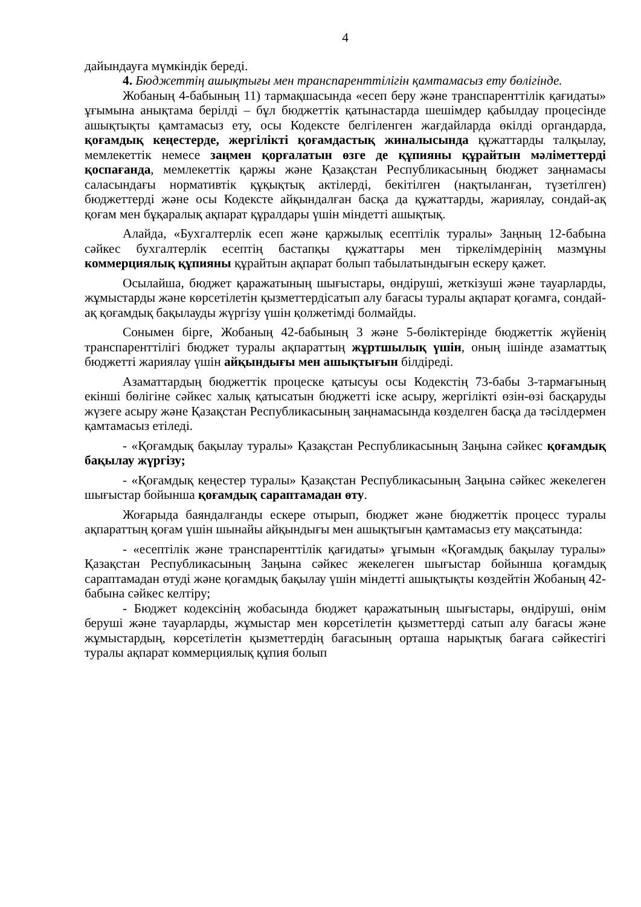4
дайындауға мүмкіндік береді.
4. Бюджеттің ашықтығы мен транспаренттілігін қамтамасыз ету бөлігінде.
Жобаның 4-бабының 11) тармақшасында «есеп беру және транспаренттілік қағидаты» ұғымына анықтама берілді – бұл бюджеттік қатынастарда шешімдер қабылдау процесінде ашықтықты қамтамасыз ету, осы Кодексте белгіленген жағдайларда өкілді органдарда, қоғамдық кеңестерде, жергілікті қоғамдастық жиналысында құжаттарды талқылау, мемлекеттік немесе заңмен қорғалатын өзге де құпияны құрайтын мәліметтерді қоспағанда, мемлекеттік қаржы және Қазақстан Республикасының бюджет заңнамасы саласындағы нормативтік құқықтық актілерді, бекітілген (нақтыланған, түзетілген) бюджеттерді және осы Кодексте айқындалған басқа да құжаттарды, жариялау, сондай-ақ қоғам мен бұқаралық ақпарат құралдары үшін міндетті ашықтық.
Алайда, «Бухгалтерлік есеп және қаржылық есептілік туралы» Заңның 12-бабына сәйкес бухгалтерлік есептің бастапқы құжаттары мен тіркелімдерінің мазмұны коммерциялық құпияны құрайтын ақпарат болып табылатындығын ескеру қажет.
Осылайша, бюджет қаражатының шығыстары, өндіруші, жеткізуші және тауарларды, жұмыстарды және көрсетілетін қызметтердісатып алу бағасы туралы ақпарат қоғамға, сондай-ақ қоғамдық бақылауды жүргізу үшін қолжетімді болмайды.
Сонымен бірге, Жобаның 42-бабының 3 және 5-бөліктерінде бюджеттік жүйенің транспаренттілігі бюджет туралы ақпараттың жұртшылық үшін, оның ішінде азаматтық бюджетті жариялау үшін айқындығы мен ашықтығын білдіреді.
Азаматтардың бюджеттік процеске қатысуы осы Кодекстің 73-бабы 3-тармағының екінші бөлігіне сәйкес халық қатысатын бюджетті іске асыру, жергілікті өзін-өзі басқаруды жүзеге асыру және Қазақстан Республикасының заңнамасында көзделген басқа да тәсілдермен қамтамасыз етіледі.
- «Қоғамдық бақылау туралы» Қазақстан Республикасының Заңына сәйкес қоғамдық бақылау жүргізу;
- «Қоғамдық кеңестер туралы» Қазақстан Республикасының Заңына сәйкес жекелеген шығыстар бойынша қоғамдық сараптамадан өту.
Жоғарыда баяндалғанды ескере отырып, бюджет және бюджеттік процесс туралы ақпараттың қоғам үшін шынайы айқындығы мен ашықтығын қамтамасыз ету мақсатында:
- «есептілік және транспаренттілік қағидаты» ұғымын «Қоғамдық бақылау туралы» Қазақстан Республикасының Заңына сәйкес жекелеген шығыстар бойынша қоғамдық сараптамадан өтуді және қоғамдық бақылау үшін міндетті ашықтықты көздейтін Жобаның 42-бабына сәйкес келтіру;
- Бюджет кодексінің жобасында бюджет қаражатының шығыстары, өндіруші, өнім беруші және тауарларды, жұмыстар мен көрсетілетін қызметтерді сатып алу бағасы және жұмыстардың, көрсетілетін қызметтердің бағасының орташа нарықтық бағаға сәйкестігі туралы ақпарат коммерциялық құпия болып